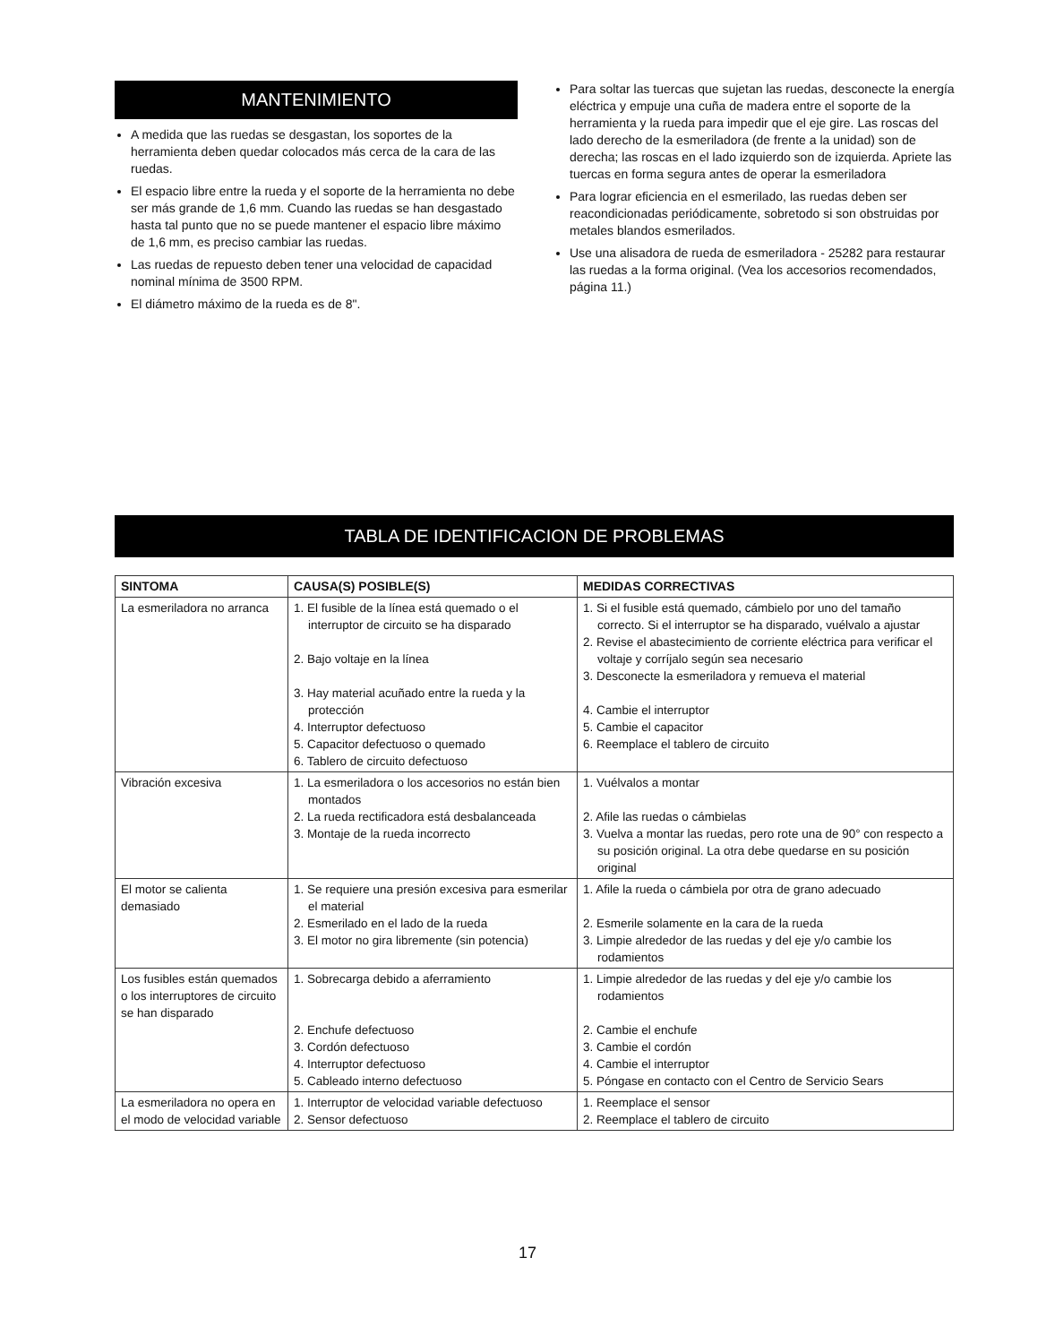MANTENIMIENTO
A medida que las ruedas se desgastan, los soportes de la herramienta deben quedar colocados más cerca de la cara de las ruedas.
El espacio libre entre la rueda y el soporte de la herramienta no debe ser más grande de 1,6 mm. Cuando las ruedas se han desgastado hasta tal punto que no se puede mantener el espacio libre máximo de 1,6 mm, es preciso cambiar las ruedas.
Las ruedas de repuesto deben tener una velocidad de capacidad nominal mínima de 3500 RPM.
El diámetro máximo de la rueda es de 8".
Para soltar las tuercas que sujetan las ruedas, desconecte la energía eléctrica y empuje una cuña de madera entre el soporte de la herramienta y la rueda para impedir que el eje gire. Las roscas del lado derecho de la esmeriladora (de frente a la unidad) son de derecha; las roscas en el lado izquierdo son de izquierda. Apriete las tuercas en forma segura antes de operar la esmeriladora
Para lograr eficiencia en el esmerilado, las ruedas deben ser reacondicionadas periódicamente, sobretodo si son obstruidas por metales blandos esmerilados.
Use una alisadora de rueda de esmeriladora - 25282 para restaurar las ruedas a la forma original. (Vea los accesorios recomendados, página 11.)
TABLA DE IDENTIFICACION DE PROBLEMAS
| SINTOMA | CAUSA(S) POSIBLE(S) | MEDIDAS CORRECTIVAS |
| --- | --- | --- |
| La esmeriladora no arranca | 1. El fusible de la línea está quemado o el interruptor de circuito se ha disparado 2. Bajo voltaje en la línea 3. Hay material acuñado entre la rueda y la protección 4. Interruptor defectuoso 5. Capacitor defectuoso o quemado 6. Tablero de circuito defectuoso | 1. Si el fusible está quemado, cámbielo por uno del tamaño correcto. Si el interruptor se ha disparado, vuélvalo a ajustar 2. Revise el abastecimiento de corriente eléctrica para verificar el voltaje y corríjalo según sea necesario 3. Desconecte la esmeriladora y remueva el material 4. Cambie el interruptor 5. Cambie el capacitor 6. Reemplace el tablero de circuito |
| Vibración excesiva | 1. La esmeriladora o los accesorios no están bien montados 2. La rueda rectificadora está desbalanceada 3. Montaje de la rueda incorrecto | 1. Vuélvalos a montar 2. Afile las ruedas o cámbielas 3. Vuelva a montar las ruedas, pero rote una de 90° con respecto a su posición original. La otra debe quedarse en su posición original |
| El motor se calienta demasiado | 1. Se requiere una presión excesiva para esmerilar el material 2. Esmerilado en el lado de la rueda 3. El motor no gira libremente (sin potencia) | 1. Afile la rueda o cámbiela por otra de grano adecuado 2. Esmerile solamente en la cara de la rueda 3. Limpie alrededor de las ruedas y del eje y/o cambie los rodamientos |
| Los fusibles están quemados o los interruptores de circuito se han disparado | 1. Sobrecarga debido a aferramiento 2. Enchufe defectuoso 3. Cordón defectuoso 4. Interruptor defectuoso 5. Cableado interno defectuoso | 1. Limpie alrededor de las ruedas y del eje y/o cambie los rodamientos 2. Cambie el enchufe 3. Cambie el cordón 4. Cambie el interruptor 5. Póngase en contacto con el Centro de Servicio Sears |
| La esmeriladora no opera en el modo de velocidad variable | 1. Interruptor de velocidad variable defectuoso 2. Sensor defectuoso | 1. Reemplace el sensor 2. Reemplace el tablero de circuito |
17